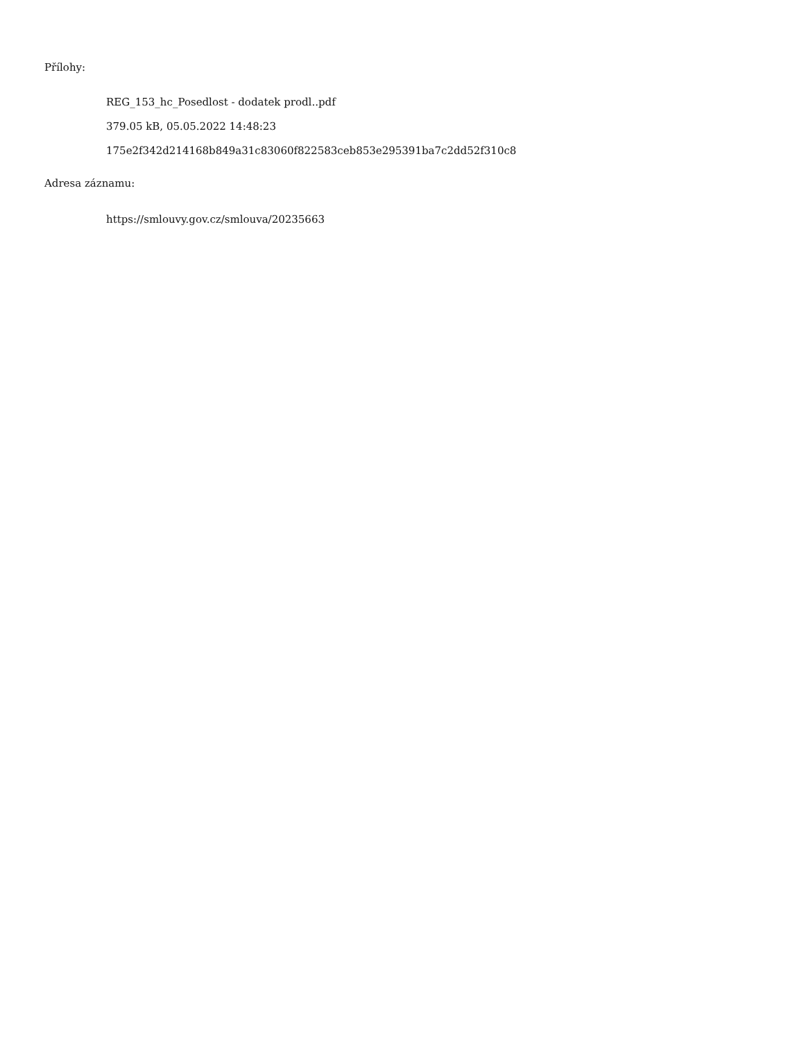Přílohy:
REG_153_hc_Posedlost - dodatek prodl..pdf
379.05 kB, 05.05.2022 14:48:23
175e2f342d214168b849a31c83060f822583ceb853e295391ba7c2dd52f310c8
Adresa záznamu:
https://smlouvy.gov.cz/smlouva/20235663